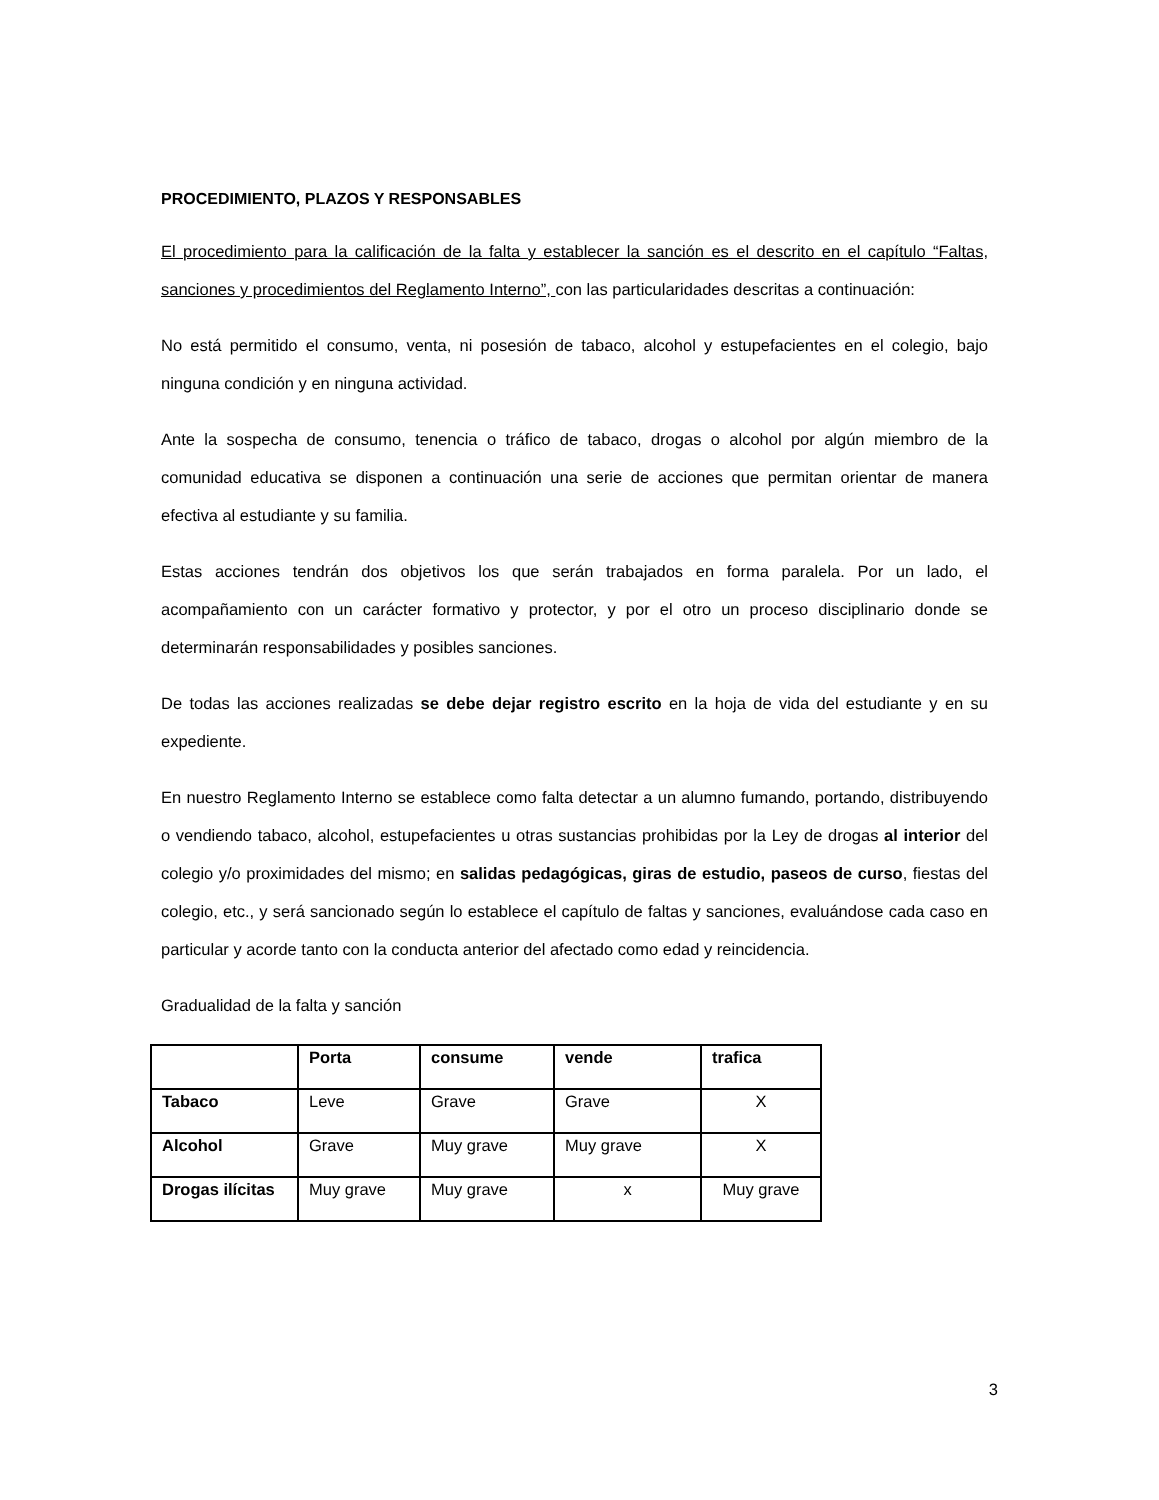PROCEDIMIENTO, PLAZOS Y RESPONSABLES
El procedimiento para la calificación de la falta y establecer la sanción es el descrito en el capítulo “Faltas, sanciones y procedimientos del Reglamento Interno”, con las particularidades descritas a continuación:
No está permitido el consumo, venta, ni posesión de tabaco, alcohol y estupefacientes en el colegio, bajo ninguna condición y en ninguna actividad.
Ante la sospecha de consumo, tenencia o tráfico de tabaco, drogas o alcohol por algún miembro de la comunidad educativa se disponen a continuación una serie de acciones que permitan orientar de manera efectiva al estudiante y su familia.
Estas acciones tendrán dos objetivos los que serán trabajados en forma paralela. Por un lado, el acompañamiento con un carácter formativo y protector, y por el otro un proceso disciplinario donde se determinarán responsabilidades y posibles sanciones.
De todas las acciones realizadas se debe dejar registro escrito en la hoja de vida del estudiante y en su expediente.
En nuestro Reglamento Interno se establece como falta detectar a un alumno fumando, portando, distribuyendo o vendiendo tabaco, alcohol, estupefacientes u otras sustancias prohibidas por la Ley de drogas al interior del colegio y/o proximidades del mismo; en salidas pedagógicas, giras de estudio, paseos de curso, fiestas del colegio, etc., y será sancionado según lo establece el capítulo de faltas y sanciones, evaluándose cada caso en particular y acorde tanto con la conducta anterior del afectado como edad y reincidencia.
Gradualidad de la falta y sanción
| | Porta | consume | vende | trafica |
| --- | --- | --- | --- | --- |
| Tabaco | Leve | Grave | Grave | X |
| Alcohol | Grave | Muy grave | Muy grave | X |
| Drogas ilícitas | Muy grave | Muy grave | x | Muy grave |
3